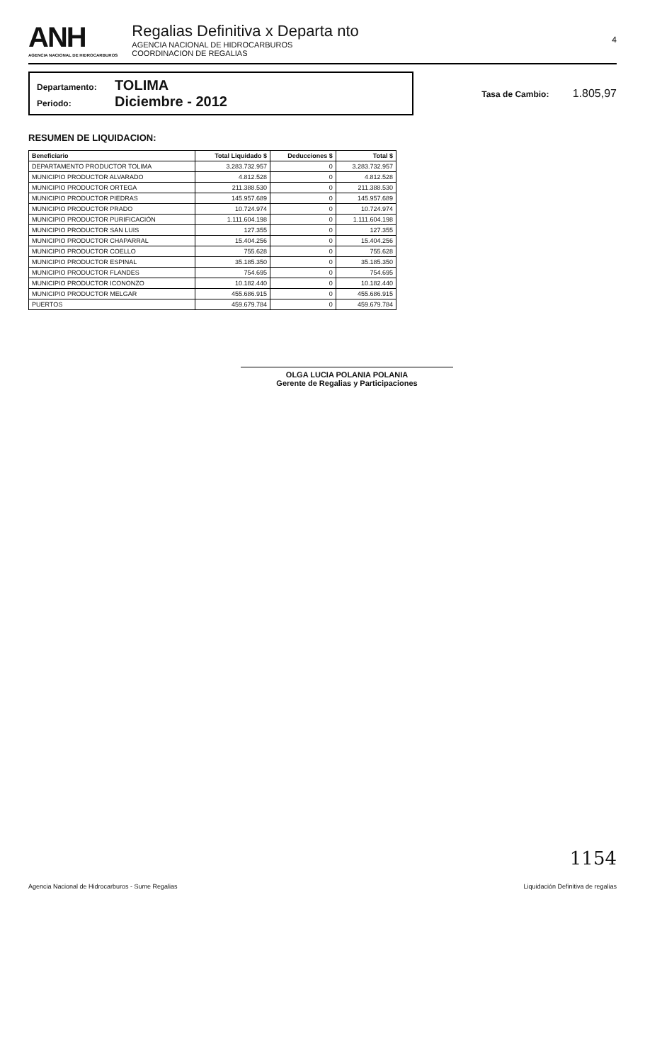ANH
AGENCIA NACIONAL DE HIDROCARBUROS
Regalias Definitiva x Departa nto
AGENCIA NACIONAL DE HIDROCARBUROS
COORDINACION DE REGALIAS
4
Departamento: TOLIMA
Periodo: Diciembre - 2012
Tasa de Cambio: 1.805,97
RESUMEN DE LIQUIDACION:
| Beneficiario | Total Liquidado $ | Deducciones $ | Total $ |
| --- | --- | --- | --- |
| DEPARTAMENTO PRODUCTOR TOLIMA | 3.283.732.957 | 0 | 3.283.732.957 |
| MUNICIPIO PRODUCTOR ALVARADO | 4.812.528 | 0 | 4.812.528 |
| MUNICIPIO PRODUCTOR ORTEGA | 211.388.530 | 0 | 211.388.530 |
| MUNICIPIO PRODUCTOR PIEDRAS | 145.957.689 | 0 | 145.957.689 |
| MUNICIPIO PRODUCTOR PRADO | 10.724.974 | 0 | 10.724.974 |
| MUNICIPIO PRODUCTOR PURIFICACIÓN | 1.111.604.198 | 0 | 1.111.604.198 |
| MUNICIPIO PRODUCTOR SAN LUIS | 127.355 | 0 | 127.355 |
| MUNICIPIO PRODUCTOR CHAPARRAL | 15.404.256 | 0 | 15.404.256 |
| MUNICIPIO PRODUCTOR COELLO | 755.628 | 0 | 755.628 |
| MUNICIPIO PRODUCTOR ESPINAL | 35.185.350 | 0 | 35.185.350 |
| MUNICIPIO PRODUCTOR FLANDES | 754.695 | 0 | 754.695 |
| MUNICIPIO PRODUCTOR ICONONZO | 10.182.440 | 0 | 10.182.440 |
| MUNICIPIO PRODUCTOR MELGAR | 455.686.915 | 0 | 455.686.915 |
| PUERTOS | 459.679.784 | 0 | 459.679.784 |
OLGA LUCIA POLANIA POLANIA
Gerente de Regalias y Participaciones
Agencia Nacional de Hidrocarburos - Sume Regalias Liquidación Definitiva de regalias
1154